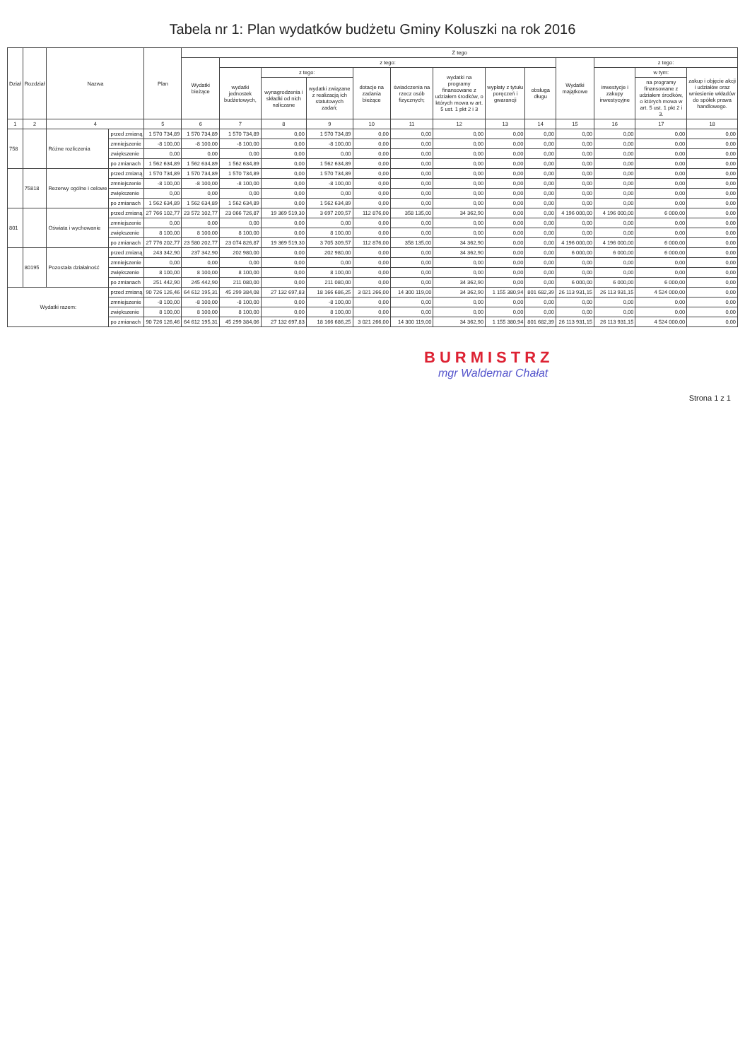Tabela nr 1: Plan wydatków budżetu Gminy Koluszki na rok 2016
| Dział | Rozdział | Nazwa | | Plan | Z tego | | | | | | | | | | | | |
| --- | --- | --- | --- | --- | --- | --- | --- | --- | --- | --- | --- | --- | --- | --- | --- | --- | --- |
| | | | | | Wydatki bieżące | z tego: | | | | | | | | Wydatki majątkowe | z tego: | | |
| | | | | | | wydatki jednostek budżetowych, | z tego: | | dotacje na zadania bieżące | świadczenia na rzecz osób fizycznych; | wydatki na programy finansowane z udziałem środków, o których mowa w art. 5 ust. 1 pkt 2 i 3 | wypłaty z tytułu poręczeń i gwarancji | obsługa długu | | inwestycje i zakupy inwestycyjne | w tym: | zakup i objęcie akcji i udziałów oraz wniesienie wkładów do spółek prawa handlowego. |
| | | | | | | | wynagrodzenia i składki od nich naliczane | wydatki związane z realizacją ich statutowych zadań; | | | | | | | | na programy finansowane z udziałem środków, o których mowa w art. 5 ust. 1 pkt 2 i 3. | |
| 1 | 2 | 4 | | 5 | 6 | 7 | 8 | 9 | 10 | 11 | 12 | 13 | 14 | 15 | 16 | 17 | 18 |
| 758 | | Różne rozliczenia | przed zmianą | 1 570 734,89 | 1 570 734,89 | 1 570 734,89 | 0,00 | 1 570 734,89 | 0,00 | 0,00 | 0,00 | 0,00 | 0,00 | 0,00 | 0,00 | 0,00 | 0,00 |
| | | | zmniejszenie | -8 100,00 | -8 100,00 | -8 100,00 | 0,00 | -8 100,00 | 0,00 | 0,00 | 0,00 | 0,00 | 0,00 | 0,00 | 0,00 | 0,00 | 0,00 |
| | | | zwiększenie | 0,00 | 0,00 | 0,00 | 0,00 | 0,00 | 0,00 | 0,00 | 0,00 | 0,00 | 0,00 | 0,00 | 0,00 | 0,00 | 0,00 |
| | | | po zmianach | 1 562 634,89 | 1 562 634,89 | 1 562 634,89 | 0,00 | 1 562 634,89 | 0,00 | 0,00 | 0,00 | 0,00 | 0,00 | 0,00 | 0,00 | 0,00 | 0,00 |
| | 75818 | Rezerwy ogólne i celowe | przed zmianą | 1 570 734,89 | 1 570 734,89 | 1 570 734,89 | 0,00 | 1 570 734,89 | 0,00 | 0,00 | 0,00 | 0,00 | 0,00 | 0,00 | 0,00 | 0,00 | 0,00 |
| | | | zmniejszenie | -8 100,00 | -8 100,00 | -8 100,00 | 0,00 | -8 100,00 | 0,00 | 0,00 | 0,00 | 0,00 | 0,00 | 0,00 | 0,00 | 0,00 | 0,00 |
| | | | zwiększenie | 0,00 | 0,00 | 0,00 | 0,00 | 0,00 | 0,00 | 0,00 | 0,00 | 0,00 | 0,00 | 0,00 | 0,00 | 0,00 | 0,00 |
| | | | po zmianach | 1 562 634,89 | 1 562 634,89 | 1 562 634,89 | 0,00 | 1 562 634,89 | 0,00 | 0,00 | 0,00 | 0,00 | 0,00 | 0,00 | 0,00 | 0,00 | 0,00 |
| 801 | | Oświata i wychowanie | przed zmianą | 27 766 102,77 | 23 572 102,77 | 23 066 726,87 | 19 369 519,30 | 3 697 209,57 | 112 876,00 | 358 135,00 | 34 362,90 | 0,00 | 0,00 | 4 196 000,00 | 4 196 000,00 | 6 000,00 | 0,00 |
| | | | zmniejszenie | 0,00 | 0,00 | 0,00 | 0,00 | 0,00 | 0,00 | 0,00 | 0,00 | 0,00 | 0,00 | 0,00 | 0,00 | 0,00 | 0,00 |
| | | | zwiększenie | 8 100,00 | 8 100,00 | 8 100,00 | 0,00 | 8 100,00 | 0,00 | 0,00 | 0,00 | 0,00 | 0,00 | 0,00 | 0,00 | 0,00 | 0,00 |
| | | | po zmianach | 27 776 202,77 | 23 580 202,77 | 23 074 826,87 | 19 369 519,30 | 3 705 309,57 | 112 876,00 | 358 135,00 | 34 362,90 | 0,00 | 0,00 | 4 196 000,00 | 4 196 000,00 | 6 000,00 | 0,00 |
| | 80195 | Pozostała działalność | przed zmianą | 243 342,90 | 237 342,90 | 202 980,00 | 0,00 | 202 980,00 | 0,00 | 0,00 | 34 362,90 | 0,00 | 0,00 | 6 000,00 | 6 000,00 | 6 000,00 | 0,00 |
| | | | zmniejszenie | 0,00 | 0,00 | 0,00 | 0,00 | 0,00 | 0,00 | 0,00 | 0,00 | 0,00 | 0,00 | 0,00 | 0,00 | 0,00 | 0,00 |
| | | | zwiększenie | 8 100,00 | 8 100,00 | 8 100,00 | 0,00 | 8 100,00 | 0,00 | 0,00 | 0,00 | 0,00 | 0,00 | 0,00 | 0,00 | 0,00 | 0,00 |
| | | | po zmianach | 251 442,90 | 245 442,90 | 211 080,00 | 0,00 | 211 080,00 | 0,00 | 0,00 | 34 362,90 | 0,00 | 0,00 | 6 000,00 | 6 000,00 | 6 000,00 | 0,00 |
| Wydatki razem: | | | przed zmianą | 90 726 126,46 | 64 612 195,31 | 45 299 384,08 | 27 132 697,83 | 18 166 686,25 | 3 021 266,00 | 14 300 119,00 | 34 362,90 | 1 155 380,94 | 801 682,39 | 26 113 931,15 | 26 113 931,15 | 4 524 000,00 | 0,00 |
| | | | zmniejszenie | -8 100,00 | -8 100,00 | -8 100,00 | 0,00 | -8 100,00 | 0,00 | 0,00 | 0,00 | 0,00 | 0,00 | 0,00 | 0,00 | 0,00 | 0,00 |
| | | | zwiększenie | 8 100,00 | 8 100,00 | 8 100,00 | 0,00 | 8 100,00 | 0,00 | 0,00 | 0,00 | 0,00 | 0,00 | 0,00 | 0,00 | 0,00 | 0,00 |
| | | | po zmianach | 90 726 126,46 | 64 612 195,31 | 45 299 384,06 | 27 132 697,83 | 18 166 686,25 | 3 021 266,00 | 14 300 119,00 | 34 362,90 | 1 155 380,94 | 801 682,39 | 26 113 931,15 | 26 113 931,15 | 4 524 000,00 | 0,00 |
BURMISTRZ
mgr Waldemar Chałat
Strona 1 z 1